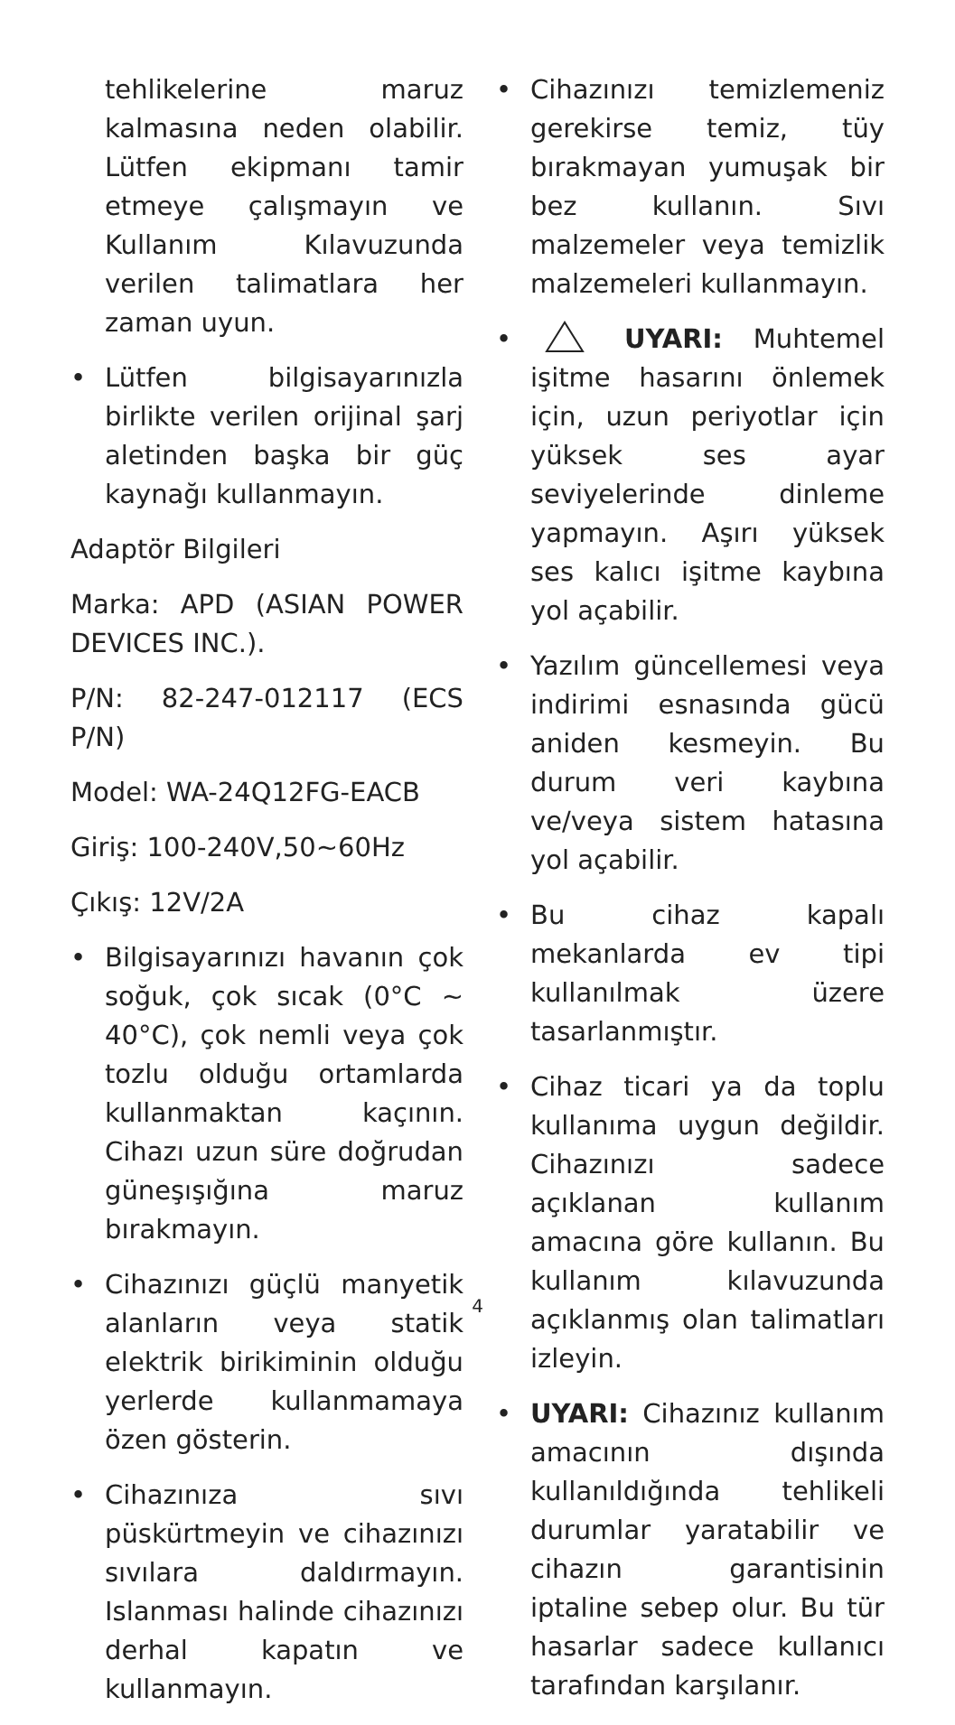tehlikelerine maruz kalmasına neden olabilir. Lütfen ekipmanı tamir etmeye çalışmayın ve Kullanım Kılavuzunda verilen talimatlara her zaman uyun.
• Lütfen bilgisayarınızla birlikte verilen orijinal şarj aletinden başka bir güç kaynağı kullanmayın.
Adaptör Bilgileri
Marka: APD (ASIAN POWER DEVICES INC.).
P/N: 82-247-012117 (ECS P/N)
Model: WA-24Q12FG-EACB
Giriş: 100-240V,50~60Hz
Çıkış: 12V/2A
• Bilgisayarınızı havanın çok soğuk, çok sıcak (0°C ~ 40°C), çok nemli veya çok tozlu olduğu ortamlarda kullanmaktan kaçının. Cihazı uzun süre doğrudan güneşışığına maruz bırakmayın.
• Cihazınızı güçlü manyetik alanların veya statik elektrik birikiminin olduğu yerlerde kullanmamaya özen gösterin.
• Cihazınıza sıvı püskürtmeyin ve cihazınızı sıvılara daldırmayın. Islanması halinde cihazınızı derhal kapatın ve kullanmayın.
• Cihazınızı temizlemeniz gerekirse temiz, tüy bırakmayan yumuşak bir bez kullanın. Sıvı malzemeler veya temizlik malzemeleri kullanmayın.
• UYARI: Muhtemel işitme hasarını önlemek için, uzun periyotlar için yüksek ses ayar seviyelerinde dinleme yapmayın. Aşırı yüksek ses kalıcı işitme kaybına yol açabilir.
• Yazılım güncellemesi veya indirimi esnasında gücü aniden kesmeyin. Bu durum veri kaybına ve/veya sistem hatasına yol açabilir.
• Bu cihaz kapalı mekanlarda ev tipi kullanılmak üzere tasarlanmıştır.
• Cihaz ticari ya da toplu kullanıma uygun değildir. Cihazınızı sadece açıklanan kullanım amacına göre kullanın. Bu kullanım kılavuzunda açıklanmış olan talimatları izleyin.
• UYARI: Cihazınız kullanım amacının dışında kullanıldığında tehlikeli durumlar yaratabilir ve cihazın garantisinin iptaline sebep olur. Bu tür hasarlar sadece kullanıcı tarafından karşılanır.
4